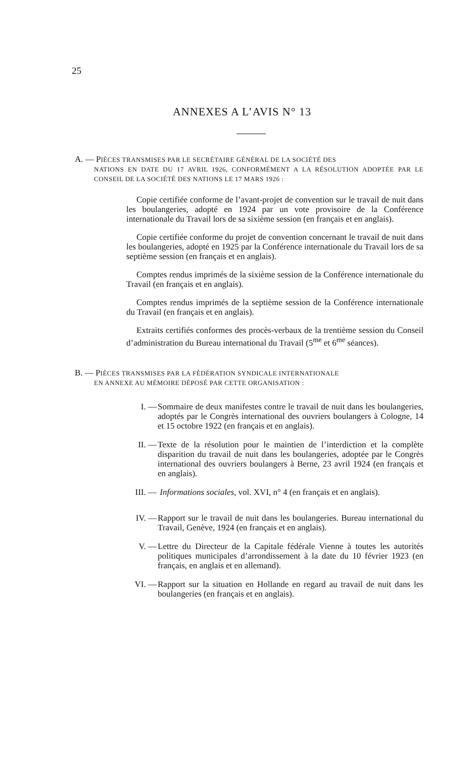25
ANNEXES A L’AVIS N° 13
A. — PIÈCES TRANSMISES PAR LE SECRÉTAIRE GÉNÉRAL DE LA SOCIÉTÉ DES
NATIONS EN DATE DU 17 AVRIL 1926, CONFORMÉMENT A LA RÉSOLUTION ADOPTÉE PAR LE CONSEIL DE LA SOCIÉTÉ DES NATIONS LE 17 MARS 1926 :
Copie certifiée conforme de l’avant-projet de convention sur le travail de nuit dans les boulangeries, adopté en 1924 par un vote provisoire de la Conférence internationale du Travail lors de sa sixième session (en français et en anglais).
Copie certifiée conforme du projet de convention concernant le travail de nuit dans les boulangeries, adopté en 1925 par la Conférence internationale du Travail lors de sa septième session (en français et en anglais).
Comptes rendus imprimés de la sixième session de la Conférence internationale du Travail (en français et en anglais).
Comptes rendus imprimés de la septième session de la Conférence internationale du Travail (en français et en anglais).
Extraits certifiés conformes des procès-verbaux de la trentième session du Conseil d’administration du Bureau international du Travail (5<sup>me</sup> et 6<sup>me</sup> séances).
B. — PIÈCES TRANSMISES PAR LA FÉDÉRATION SYNDICALE INTERNATIONALE
EN ANNEXE AU MÉMOIRE DÉPOSÉ PAR CETTE ORGANISATION :
I. — Sommaire de deux manifestes contre le travail de nuit dans les boulangeries, adoptés par le Congrès international des ouvriers boulangers à Cologne, 14 et 15 octobre 1922 (en français et en anglais).
II. — Texte de la résolution pour le maintien de l’interdiction et la complète disparition du travail de nuit dans les boulangeries, adoptée par le Congrès international des ouvriers boulangers à Berne, 23 avril 1924 (en français et en anglais).
III. — Informations sociales, vol. XVI, n° 4 (en français et en anglais).
IV. — Rapport sur le travail de nuit dans les boulangeries. Bureau international du Travail, Genève, 1924 (en français et en anglais).
V. — Lettre du Directeur de la Capitale fédérale Vienne à toutes les autorités politiques municipales d’arrondissement à la date du 10 février 1923 (en français, en anglais et en allemand).
VI. — Rapport sur la situation en Hollande en regard au travail de nuit dans les boulangeries (en français et en anglais).